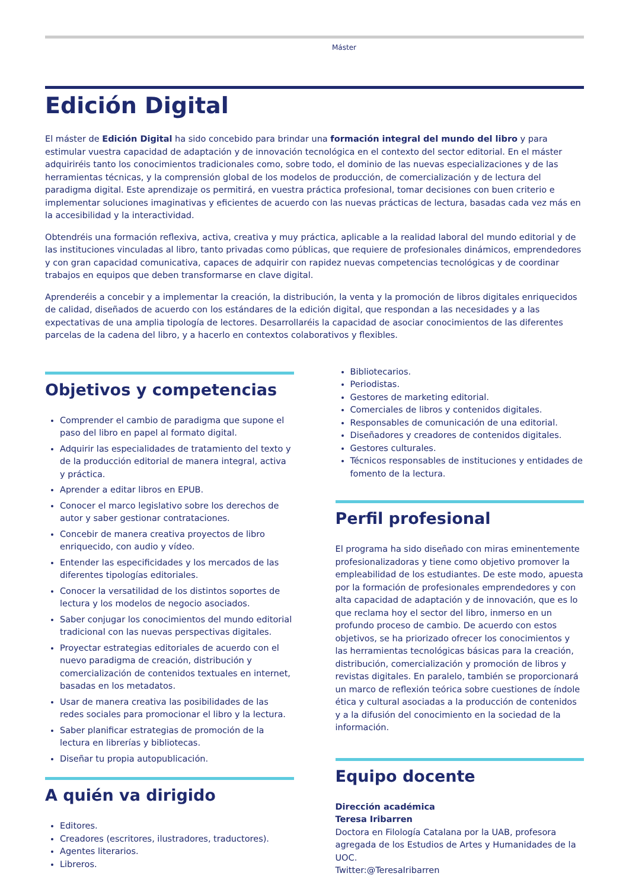Máster
Edición Digital
El máster de Edición Digital ha sido concebido para brindar una formación integral del mundo del libro y para estimular vuestra capacidad de adaptación y de innovación tecnológica en el contexto del sector editorial. En el máster adquiriréis tanto los conocimientos tradicionales como, sobre todo, el dominio de las nuevas especializaciones y de las herramientas técnicas, y la comprensión global de los modelos de producción, de comercialización y de lectura del paradigma digital. Este aprendizaje os permitirá, en vuestra práctica profesional, tomar decisiones con buen criterio e implementar soluciones imaginativas y eficientes de acuerdo con las nuevas prácticas de lectura, basadas cada vez más en la accesibilidad y la interactividad.
Obtendréis una formación reflexiva, activa, creativa y muy práctica, aplicable a la realidad laboral del mundo editorial y de las instituciones vinculadas al libro, tanto privadas como públicas, que requiere de profesionales dinámicos, emprendedores y con gran capacidad comunicativa, capaces de adquirir con rapidez nuevas competencias tecnológicas y de coordinar trabajos en equipos que deben transformarse en clave digital.
Aprenderéis a concebir y a implementar la creación, la distribución, la venta y la promoción de libros digitales enriquecidos de calidad, diseñados de acuerdo con los estándares de la edición digital, que respondan a las necesidades y a las expectativas de una amplia tipología de lectores. Desarrollaréis la capacidad de asociar conocimientos de las diferentes parcelas de la cadena del libro, y a hacerlo en contextos colaborativos y flexibles.
Objetivos y competencias
Comprender el cambio de paradigma que supone el paso del libro en papel al formato digital.
Adquirir las especialidades de tratamiento del texto y de la producción editorial de manera integral, activa y práctica.
Aprender a editar libros en EPUB.
Conocer el marco legislativo sobre los derechos de autor y saber gestionar contrataciones.
Concebir de manera creativa proyectos de libro enriquecido, con audio y vídeo.
Entender las especificidades y los mercados de las diferentes tipologías editoriales.
Conocer la versatilidad de los distintos soportes de lectura y los modelos de negocio asociados.
Saber conjugar los conocimientos del mundo editorial tradicional con las nuevas perspectivas digitales.
Proyectar estrategias editoriales de acuerdo con el nuevo paradigma de creación, distribución y comercialización de contenidos textuales en internet, basadas en los metadatos.
Usar de manera creativa las posibilidades de las redes sociales para promocionar el libro y la lectura.
Saber planificar estrategias de promoción de la lectura en librerías y bibliotecas.
Diseñar tu propia autopublicación.
A quién va dirigido
Editores.
Creadores (escritores, ilustradores, traductores).
Agentes literarios.
Libreros.
Bibliotecarios.
Periodistas.
Gestores de marketing editorial.
Comerciales de libros y contenidos digitales.
Responsables de comunicación de una editorial.
Diseñadores y creadores de contenidos digitales.
Gestores culturales.
Técnicos responsables de instituciones y entidades de fomento de la lectura.
Perfil profesional
El programa ha sido diseñado con miras eminentemente profesionalizadoras y tiene como objetivo promover la empleabilidad de los estudiantes. De este modo, apuesta por la formación de profesionales emprendedores y con alta capacidad de adaptación y de innovación, que es lo que reclama hoy el sector del libro, inmerso en un profundo proceso de cambio. De acuerdo con estos objetivos, se ha priorizado ofrecer los conocimientos y las herramientas tecnológicas básicas para la creación, distribución, comercialización y promoción de libros y revistas digitales. En paralelo, también se proporcionará un marco de reflexión teórica sobre cuestiones de índole ética y cultural asociadas a la producción de contenidos y a la difusión del conocimiento en la sociedad de la información.
Equipo docente
Dirección académica
Teresa Iribarren
Doctora en Filología Catalana por la UAB, profesora agregada de los Estudios de Artes y Humanidades de la UOC.
Twitter:@TeresaIribarren